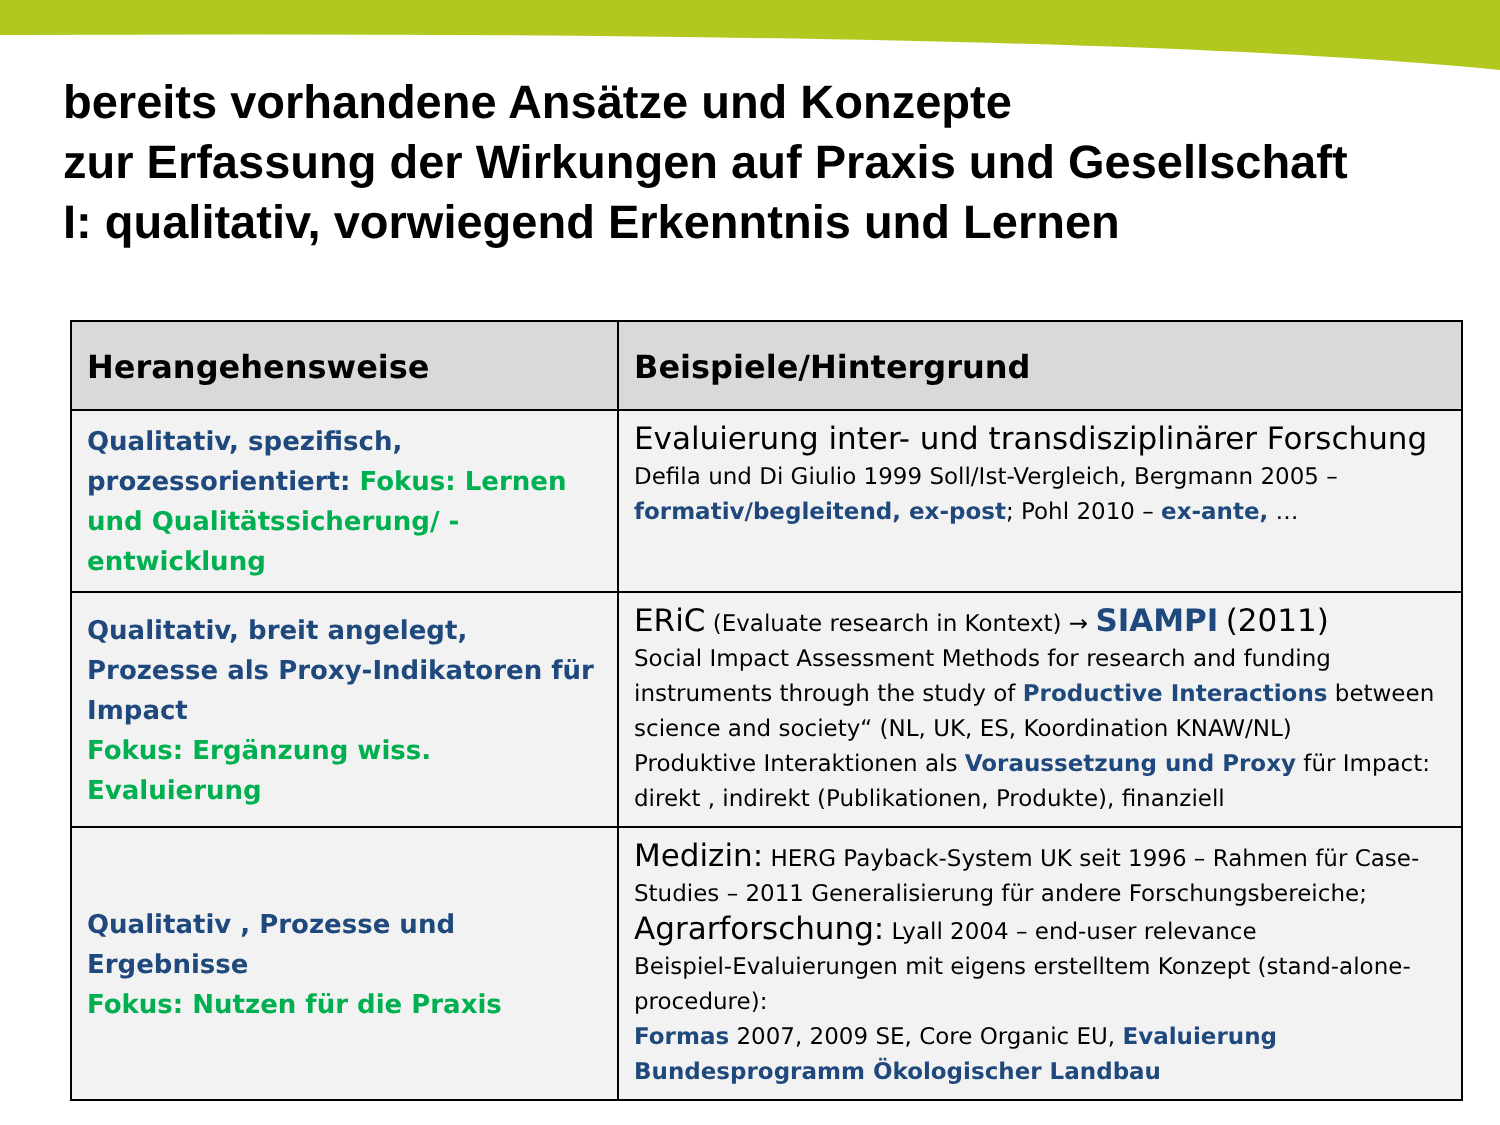bereits vorhandene Ansätze und Konzepte
zur Erfassung der Wirkungen auf Praxis und Gesellschaft
I: qualitativ, vorwiegend Erkenntnis und Lernen
| Herangehensweise | Beispiele/Hintergrund |
| --- | --- |
| Qualitativ, spezifisch, prozessorientiert: Fokus: Lernen und Qualitätssicherung/ -entwicklung | Evaluierung inter- und transdisziplinärer Forschung Defila und Di Giulio 1999 Soll/Ist-Vergleich, Bergmann 2005 – formativ/begleitend, ex-post ; Pohl 2010 – ex-ante, … |
| Qualitativ, breit angelegt, Prozesse als Proxy-Indikatoren für Impact Fokus: Ergänzung wiss. Evaluierung | ERiC (Evaluate research in Kontext) → SIAMPI (2011) Social Impact Assessment Methods for research and funding instruments through the study of Productive Interactions between science and society“ (NL, UK, ES, Koordination KNAW/NL) Produktive Interaktionen als Voraussetzung und Proxy für Impact: direkt , indirekt (Publikationen, Produkte), finanziell |
| Qualitativ , Prozesse und Ergebnisse Fokus: Nutzen für die Praxis | Medizin: HERG Payback-System UK seit 1996 – Rahmen für Case-Studies – 2011 Generalisierung für andere Forschungsbereiche; Agrarforschung: Lyall 2004 – end-user relevance Beispiel-Evaluierungen mit eigens erstelltem Konzept (stand-alone-procedure): Formas 2007, 2009 SE, Core Organic EU, Evaluierung Bundesprogramm Ökologischer Landbau |